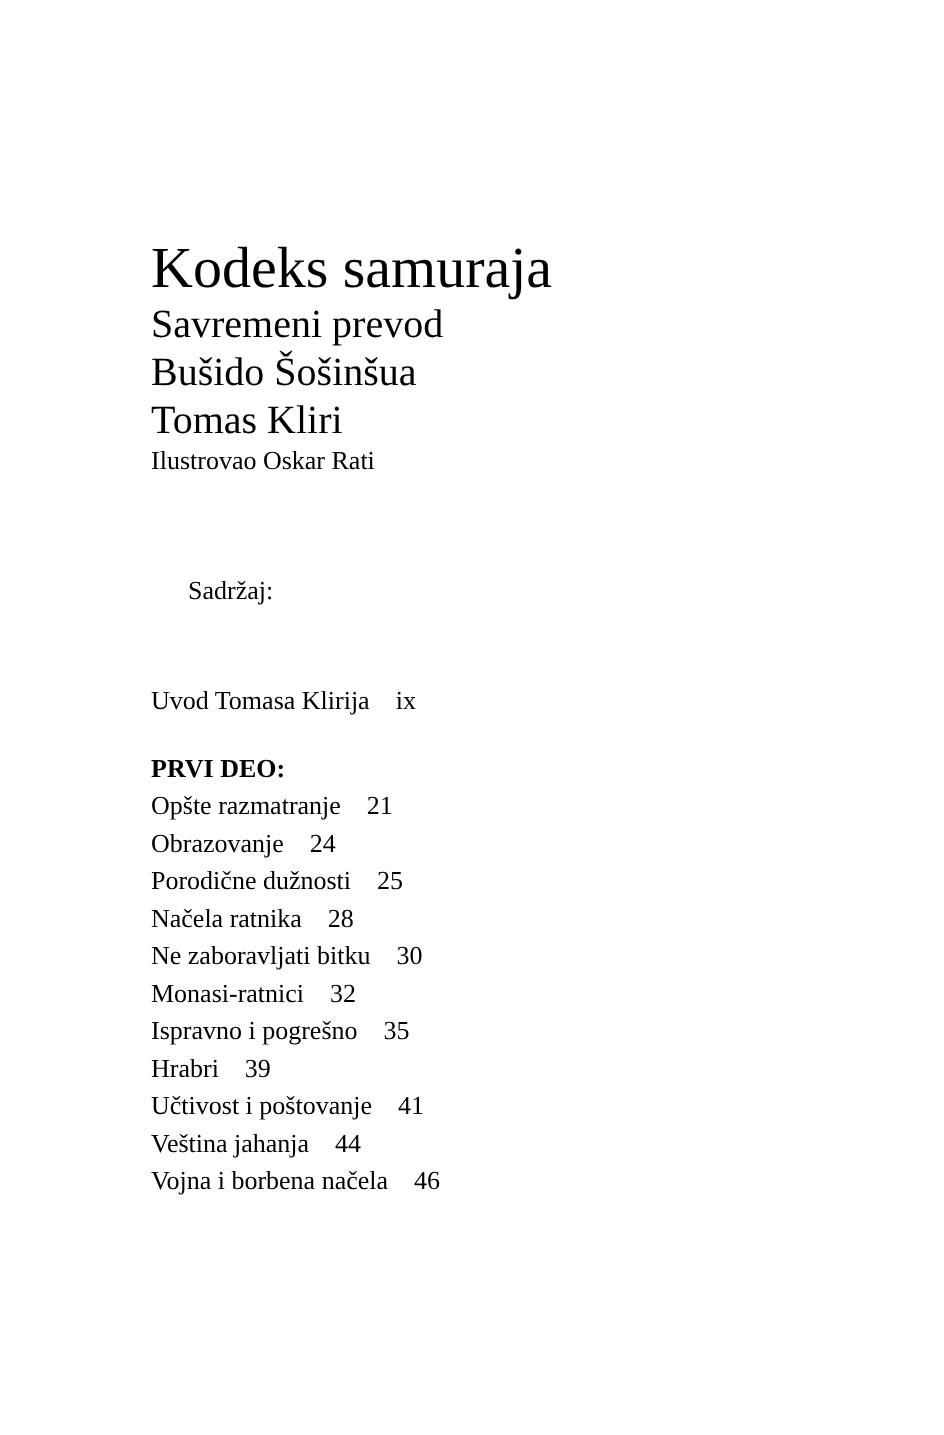Kodeks samuraja
Savremeni prevod
Bušido Šošinšua
Tomas Kliri
Ilustrovao Oskar Rati
Sadržaj:
Uvod Tomasa Klirija ix
PRVI DEO:
Opšte razmatranje 21
Obrazovanje 24
Porodične dužnosti 25
Načela ratnika 28
Ne zaboravljati bitku 30
Monasi-ratnici 32
Ispravno i pogrešno 35
Hrabri 39
Učtivost i poštovanje 41
Veština jahanja 44
Vojna i borbena načela 46